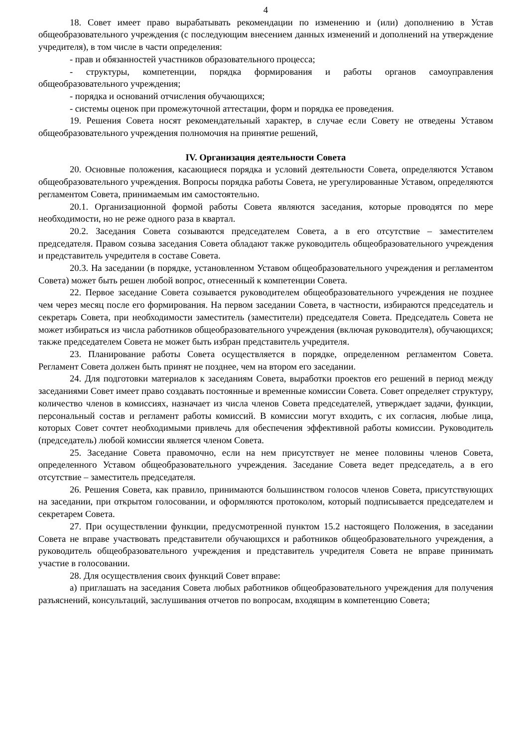4
18. Совет имеет право вырабатывать рекомендации по изменению и (или) дополнению в Устав общеобразовательного учреждения (с последующим внесением данных изменений и дополнений на утверждение учредителя), в том числе в части определения:
- прав и обязанностей участников образовательного процесса;
- структуры, компетенции, порядка формирования и работы органов самоуправления общеобразовательного учреждения;
- порядка и оснований отчисления обучающихся;
- системы оценок при промежуточной аттестации, форм и порядка ее проведения.
19. Решения Совета носят рекомендательный характер, в случае если Совету не отведены Уставом общеобразовательного учреждения полномочия на принятие решений,
IV. Организация деятельности Совета
20. Основные положения, касающиеся порядка и условий деятельности Совета, определяются Уставом общеобразовательного учреждения. Вопросы порядка работы Совета, не урегулированные Уставом, определяются регламентом Совета, принимаемым им самостоятельно.
20.1. Организационной формой работы Совета являются заседания, которые проводятся по мере необходимости, но не реже одного раза в квартал.
20.2. Заседания Совета созываются председателем Совета, а в его отсутствие – заместителем председателя. Правом созыва заседания Совета обладают также руководитель общеобразовательного учреждения и представитель учредителя в составе Совета.
20.3. На заседании (в порядке, установленном Уставом общеобразовательного учреждения и регламентом Совета) может быть решен любой вопрос, отнесенный к компетенции Совета.
22. Первое заседание Совета созывается руководителем общеобразовательного учреждения не позднее чем через месяц после его формирования. На первом заседании Совета, в частности, избираются председатель и секретарь Совета, при необходимости заместитель (заместители) председателя Совета. Председатель Совета не может избираться из числа работников общеобразовательного учреждения (включая руководителя), обучающихся; также председателем Совета не может быть избран представитель учредителя.
23. Планирование работы Совета осуществляется в порядке, определенном регламентом Совета. Регламент Совета должен быть принят не позднее, чем на втором его заседании.
24. Для подготовки материалов к заседаниям Совета, выработки проектов его решений в период между заседаниями Совет имеет право создавать постоянные и временные комиссии Совета. Совет определяет структуру, количество членов в комиссиях, назначает из числа членов Совета председателей, утверждает задачи, функции, персональный состав и регламент работы комиссий. В комиссии могут входить, с их согласия, любые лица, которых Совет сочтет необходимыми привлечь для обеспечения эффективной работы комиссии. Руководитель (председатель) любой комиссии является членом Совета.
25. Заседание Совета правомочно, если на нем присутствует не менее половины членов Совета, определенного Уставом общеобразовательного учреждения. Заседание Совета ведет председатель, а в его отсутствие – заместитель председателя.
26. Решения Совета, как правило, принимаются большинством голосов членов Совета, присутствующих на заседании, при открытом голосовании, и оформляются протоколом, который подписывается председателем и секретарем Совета.
27. При осуществлении функции, предусмотренной пунктом 15.2 настоящего Положения, в заседании Совета не вправе участвовать представители обучающихся и работников общеобразовательного учреждения, а руководитель общеобразовательного учреждения и представитель учредителя Совета не вправе принимать участие в голосовании.
28. Для осуществления своих функций Совет вправе:
а) приглашать на заседания Совета любых работников общеобразовательного учреждения для получения разъяснений, консультаций, заслушивания отчетов по вопросам, входящим в компетенцию Совета;